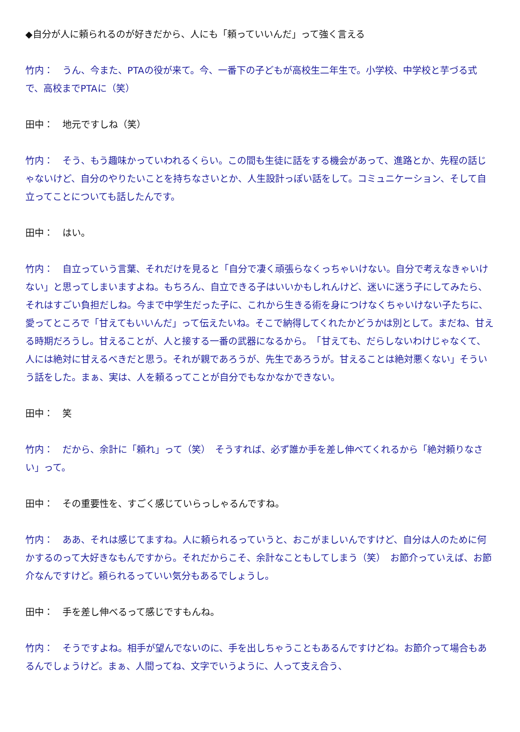◆自分が人に頼られるのが好きだから、人にも「頼っていいんだ」って強く言える
竹内：　うん、今また、PTAの役が来て。今、一番下の子どもが高校生二年生で。小学校、中学校と芋づる式で、高校までPTAに（笑）
田中：　地元ですしね（笑）
竹内：　そう、もう趣味かっていわれるくらい。この間も生徒に話をする機会があって、進路とか、先程の話じゃないけど、自分のやりたいことを持ちなさいとか、人生設計っぽい話をして。コミュニケーション、そして自立ってことについても話したんです。
田中：　はい。
竹内：　自立っていう言葉、それだけを見ると「自分で凄く頑張らなくっちゃいけない。自分で考えなきゃいけない」と思ってしまいますよね。もちろん、自立できる子はいいかもしれんけど、迷いに迷う子にしてみたら、それはすごい負担だしね。今まで中学生だった子に、これから生きる術を身につけなくちゃいけない子たちに、愛ってところで「甘えてもいいんだ」って伝えたいね。そこで納得してくれたかどうかは別として。まだね、甘える時期だろうし。甘えることが、人と接する一番の武器になるから。　「甘えても、だらしないわけじゃなくて、人には絶対に甘えるべきだと思う。それが親であろうが、先生であろうが。甘えることは絶対悪くない」そういう話をした。まぁ、実は、人を頼るってことが自分でもなかなかできない。
田中：　笑
竹内：　だから、余計に「頼れ」って（笑）　そうすれば、必ず誰か手を差し伸べてくれるから「絶対頼りなさい」って。
田中：　その重要性を、すごく感じていらっしゃるんですね。
竹内：　ああ、それは感じてますね。人に頼られるっていうと、おこがましいんですけど、自分は人のために何かするのって大好きなもんですから。それだからこそ、余計なこともしてしまう（笑）　お節介っていえば、お節介なんですけど。頼られるっていい気分もあるでしょうし。
田中：　手を差し伸べるって感じですもんね。
竹内：　そうですよね。相手が望んでないのに、手を出しちゃうこともあるんですけどね。お節介って場合もあるんでしょうけど。まぁ、人間ってね、文字でいうように、人って支え合う、